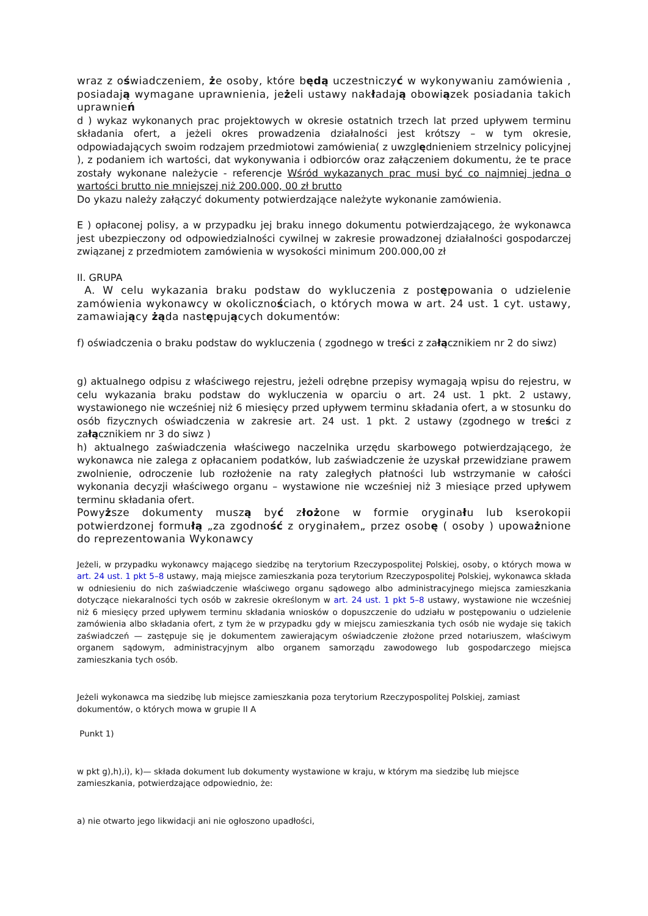wraz z oświadczeniem, że osoby, które będą uczestniczyć w wykonywaniu zamówienia , posiadają wymagane uprawnienia, jeżeli ustawy nakładają obowiązek posiadania takich uprawnień
d ) wykaz wykonanych prac projektowych w okresie ostatnich trzech lat przed upływem terminu składania ofert, a jeżeli okres prowadzenia działalności jest krótszy – w tym okresie, odpowiadających swoim rodzajem przedmiotowi zamówienia( z uwzględnieniem strzelnicy policyjnej ), z podaniem ich wartości, dat wykonywania i odbiorców oraz załączeniem dokumentu, że te prace zostały wykonane należycie - referencje Wśród wykazanych prac musi być co najmniej jedna o wartości brutto nie mniejszej niż 200.000, 00 zł brutto
Do ykazu należy załączyć dokumenty potwierdzające należyte wykonanie zamówienia.
E ) opłaconej polisy, a w przypadku jej braku innego dokumentu potwierdzającego, że wykonawca jest ubezpieczony od odpowiedzialności cywilnej w zakresie prowadzonej działalności gospodarczej związanej z przedmiotem zamówienia w wysokości minimum 200.000,00 zł
II. GRUPA
A. W celu wykazania braku podstaw do wykluczenia z postępowania o udzielenie zamówienia wykonawcy w okolicznościach, o których mowa w art. 24 ust. 1 cyt. ustawy, zamawiający żąda następujących dokumentów:
f) oświadczenia o braku podstaw do wykluczenia ( zgodnego w treści z załącznikiem nr 2 do siwz)
g) aktualnego odpisu z właściwego rejestru, jeżeli odrębne przepisy wymagają wpisu do rejestru, w celu wykazania braku podstaw do wykluczenia w oparciu o art. 24 ust. 1 pkt. 2 ustawy, wystawionego nie wcześniej niż 6 miesięcy przed upływem terminu składania ofert, a w stosunku do osób fizycznych oświadczenia w zakresie art. 24 ust. 1 pkt. 2 ustawy (zgodnego w treści z załącznikiem nr 3 do siwz )
h) aktualnego zaświadczenia właściwego naczelnika urzędu skarbowego potwierdzającego, że wykonawca nie zalega z opłacaniem podatków, lub zaświadczenie że uzyskał przewidziane prawem zwolnienie, odroczenie lub rozłożenie na raty zaległych płatności lub wstrzymanie w całości wykonania decyzji właściwego organu – wystawione nie wcześniej niż 3 miesiące przed upływem terminu składania ofert.
Powyższe dokumenty muszą być złożone w formie oryginału lub kserokopii potwierdzonej formułą „za zgodność z oryginałem„ przez osobę ( osoby ) upoważnione do reprezentowania Wykonawcy
Jeżeli, w przypadku wykonawcy mającego siedzibę na terytorium Rzeczypospolitej Polskiej, osoby, o których mowa w art. 24 ust. 1 pkt 5–8 ustawy, mają miejsce zamieszkania poza terytorium Rzeczypospolitej Polskiej, wykonawca składa w odniesieniu do nich zaświadczenie właściwego organu sądowego albo administracyjnego miejsca zamieszkania dotyczące niekaralności tych osób w zakresie określonym w art. 24 ust. 1 pkt 5–8 ustawy, wystawione nie wcześniej niż 6 miesięcy przed upływem terminu składania wniosków o dopuszczenie do udziału w postępowaniu o udzielenie zamówienia albo składania ofert, z tym że w przypadku gdy w miejscu zamieszkania tych osób nie wydaje się takich zaświadczeń — zastępuje się je dokumentem zawierającym oświadczenie złożone przed notariuszem, właściwym organem sądowym, administracyjnym albo organem samorządu zawodowego lub gospodarczego miejsca zamieszkania tych osób.
Jeżeli wykonawca ma siedzibę lub miejsce zamieszkania poza terytorium Rzeczypospolitej Polskiej, zamiast dokumentów, o których mowa w grupie II A
Punkt 1)
w pkt g),h),i), k)— składa dokument lub dokumenty wystawione w kraju, w którym ma siedzibę lub miejsce zamieszkania, potwierdzające odpowiednio, że:
a) nie otwarto jego likwidacji ani nie ogłoszono upadłości,